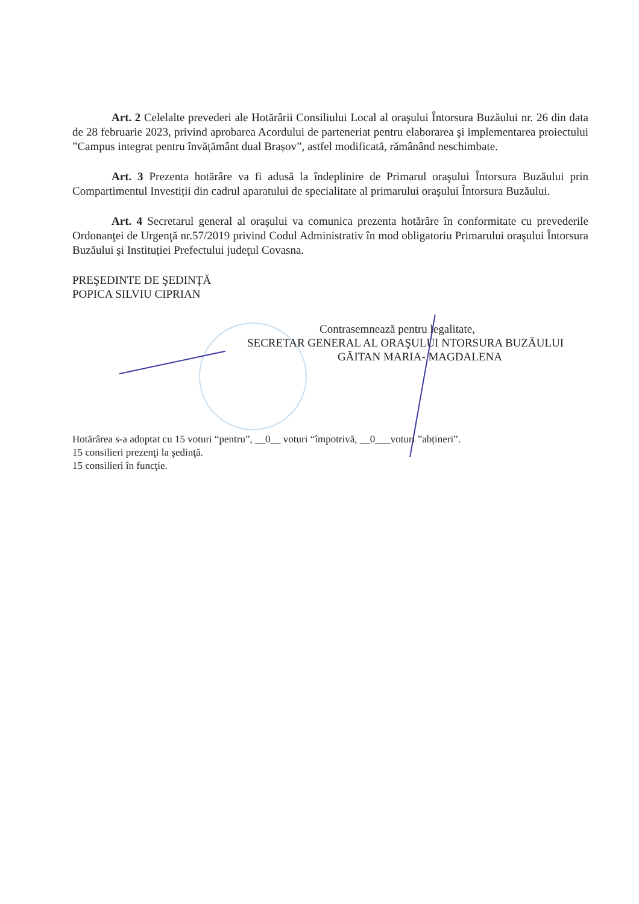Art. 2 Celelalte prevederi ale Hotărârii Consiliului Local al oraşului Întorsura Buzăului nr. 26 din data de 28 februarie 2023, privind aprobarea Acordului de parteneriat pentru elaborarea şi implementarea proiectului ”Campus integrat pentru învățământ dual Brașov”, astfel modificată, rămânând neschimbate.
Art. 3 Prezenta hotărâre va fi adusă la îndeplinire de Primarul oraşului Întorsura Buzăului prin Compartimentul Investiții din cadrul aparatului de specialitate al primarului oraşului Întorsura Buzăului.
Art. 4 Secretarul general al oraşului va comunica prezenta hotărâre în conformitate cu prevederile Ordonanţei de Urgenţă nr.57/2019 privind Codul Administrativ în mod obligatoriu Primarului oraşului Întorsura Buzăului şi Instituției Prefectului judeţul Covasna.
PREŞEDINTE DE ŞEDINŢĂ
POPICA SILVIU CIPRIAN
Contrasemnează pentru legalitate,
SECRETAR GENERAL AL ORAŞULUI NTORSURA BUZĂULUI
GĂITAN MARIA- MAGDALENA
Hotărârea s-a adoptat cu 15 voturi “pentru”, __0__ voturi “împotrivă, __0___voturi ”abțineri”.
15 consilieri prezenţi la şedinţă.
15 consilieri în funcţie.